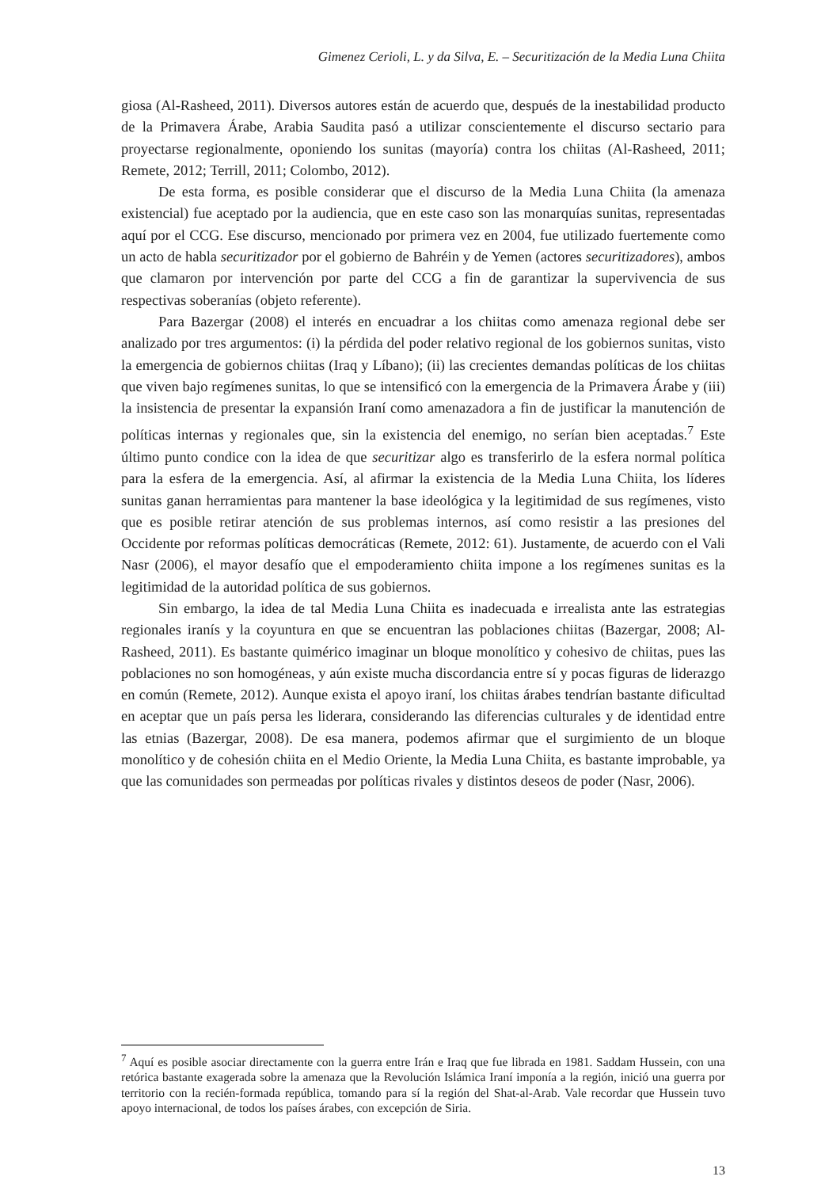Gimenez Cerioli, L. y da Silva, E. – Securitización de la Media Luna Chiita
giosa (Al-Rasheed, 2011). Diversos autores están de acuerdo que, después de la inestabilidad producto de la Primavera Árabe, Arabia Saudita pasó a utilizar conscientemente el discurso sectario para proyectarse regionalmente, oponiendo los sunitas (mayoría) contra los chiitas (Al-Rasheed, 2011; Remete, 2012; Terrill, 2011; Colombo, 2012).
De esta forma, es posible considerar que el discurso de la Media Luna Chiita (la amenaza existencial) fue aceptado por la audiencia, que en este caso son las monarquías sunitas, representadas aquí por el CCG. Ese discurso, mencionado por primera vez en 2004, fue utilizado fuertemente como un acto de habla securitizador por el gobierno de Bahréin y de Yemen (actores securitizadores), ambos que clamaron por intervención por parte del CCG a fin de garantizar la supervivencia de sus respectivas soberanías (objeto referente).
Para Bazergar (2008) el interés en encuadrar a los chiitas como amenaza regional debe ser analizado por tres argumentos: (i) la pérdida del poder relativo regional de los gobiernos sunitas, visto la emergencia de gobiernos chiitas (Iraq y Líbano); (ii) las crecientes demandas políticas de los chiitas que viven bajo regímenes sunitas, lo que se intensificó con la emergencia de la Primavera Árabe y (iii) la insistencia de presentar la expansión Iraní como amenazadora a fin de justificar la manutención de políticas internas y regionales que, sin la existencia del enemigo, no serían bien aceptadas.<sup>7</sup> Este último punto condice con la idea de que securitizar algo es transferirlo de la esfera normal política para la esfera de la emergencia. Así, al afirmar la existencia de la Media Luna Chiita, los líderes sunitas ganan herramientas para mantener la base ideológica y la legitimidad de sus regímenes, visto que es posible retirar atención de sus problemas internos, así como resistir a las presiones del Occidente por reformas políticas democráticas (Remete, 2012: 61). Justamente, de acuerdo con el Vali Nasr (2006), el mayor desafío que el empoderamiento chiita impone a los regímenes sunitas es la legitimidad de la autoridad política de sus gobiernos.
Sin embargo, la idea de tal Media Luna Chiita es inadecuada e irrealista ante las estrategias regionales iranís y la coyuntura en que se encuentran las poblaciones chiitas (Bazergar, 2008; Al-Rasheed, 2011). Es bastante quimérico imaginar un bloque monolítico y cohesivo de chiitas, pues las poblaciones no son homogéneas, y aún existe mucha discordancia entre sí y pocas figuras de liderazgo en común (Remete, 2012). Aunque exista el apoyo iraní, los chiitas árabes tendrían bastante dificultad en aceptar que un país persa les liderara, considerando las diferencias culturales y de identidad entre las etnias (Bazergar, 2008). De esa manera, podemos afirmar que el surgimiento de un bloque monolítico y de cohesión chiita en el Medio Oriente, la Media Luna Chiita, es bastante improbable, ya que las comunidades son permeadas por políticas rivales y distintos deseos de poder (Nasr, 2006).
<sup>7</sup> Aquí es posible asociar directamente con la guerra entre Irán e Iraq que fue librada en 1981. Saddam Hussein, con una retórica bastante exagerada sobre la amenaza que la Revolución Islámica Iraní imponía a la región, inició una guerra por territorio con la recién-formada república, tomando para sí la región del Shat-al-Arab. Vale recordar que Hussein tuvo apoyo internacional, de todos los países árabes, con excepción de Siria.
13